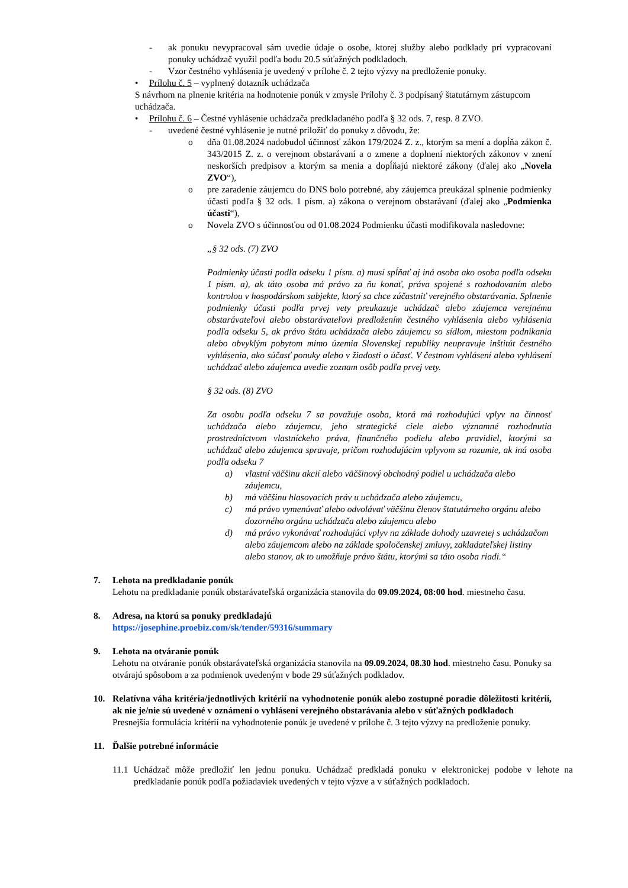- ak ponuku nevypracoval sám uvedie údaje o osobe, ktorej služby alebo podklady pri vypracovaní ponuky uchádzač využil podľa bodu 20.5 súťažných podkladoch.
- Vzor čestného vyhlásenia je uvedený v prílohe č. 2 tejto výzvy na predloženie ponuky.
• Prílohu č. 5 – vyplnený dotazník uchádzača
S návrhom na plnenie kritéria na hodnotenie ponúk v zmysle Prílohy č. 3 podpísaný štatutárnym zástupcom uchádzača.
• Prílohu č. 6 – Čestné vyhlásenie uchádzača predkladaného podľa § 32 ods. 7, resp. 8 ZVO.
- uvedené čestné vyhlásenie je nutné priložiť do ponuky z dôvodu, že:
o dňa 01.08.2024 nadobudol účinnosť zákon 179/2024 Z. z., ktorým sa mení a dopĺňa zákon č. 343/2015 Z. z. o verejnom obstarávaní a o zmene a doplnení niektorých zákonov v znení neskorších predpisov a ktorým sa menia a dopĺňajú niektoré zákony (ďalej ako „Novela ZVO“),
o pre zaradenie záujemcu do DNS bolo potrebné, aby záujemca preukázal splnenie podmienky účasti podľa § 32 ods. 1 písm. a) zákona o verejnom obstarávaní (ďalej ako „Podmienka účasti“),
o Novela ZVO s účinnosťou od 01.08.2024 Podmienku účasti modifikovala nasledovne:
„§ 32 ods. (7) ZVO
Podmienky účasti podľa odseku 1 písm. a) musí spĺňať aj iná osoba ako osoba podľa odseku 1 písm. a), ak táto osoba má právo za ňu konať, práva spojené s rozhodovaním alebo kontrolou v hospodárskom subjekte, ktorý sa chce zúčastniť verejného obstarávania. Splnenie podmienky účasti podľa prvej vety preukazuje uchádzač alebo záujemca verejnému obstarávateľovi alebo obstarávateľovi predložením čestného vyhlásenia alebo vyhlásenia podľa odseku 5, ak právo štátu uchádzača alebo záujemcu so sídlom, miestom podnikania alebo obvyklým pobytom mimo územia Slovenskej republiky neupravuje inštitút čestného vyhlásenia, ako súčasť ponuky alebo v žiadosti o účasť. V čestnom vyhlásení alebo vyhlásení uchádzač alebo záujemca uvedie zoznam osôb podľa prvej vety.
§ 32 ods. (8) ZVO
Za osobu podľa odseku 7 sa považuje osoba, ktorá má rozhodujúci vplyv na činnosť uchádzača alebo záujemcu, jeho strategické ciele alebo významné rozhodnutia prostredníctvom vlastníckeho práva, finančného podielu alebo pravidiel, ktorými sa uchádzač alebo záujemca spravuje, pričom rozhodujúcim vplyvom sa rozumie, ak iná osoba podľa odseku 7
a) vlastní väčšinu akcií alebo väčšinový obchodný podiel u uchádzača alebo záujemcu,
b) má väčšinu hlasovacích práv u uchádzača alebo záujemcu,
c) má právo vymenúvať alebo odvolávať väčšinu členov štatutárneho orgánu alebo dozorného orgánu uchádzača alebo záujemcu alebo
d) má právo vykonávať rozhodujúci vplyv na základe dohody uzavretej s uchádzačom alebo záujemcom alebo na základe spoločenskej zmluvy, zakladateľskej listiny alebo stanov, ak to umožňuje právo štátu, ktorými sa táto osoba riadi.“
7. Lehota na predkladanie ponúk
Lehotu na predkladanie ponúk obstarávateľská organizácia stanovila do 09.09.2024, 08:00 hod. miestneho času.
8. Adresa, na ktorú sa ponuky predkladajú
https://josephine.proebiz.com/sk/tender/59316/summary
9. Lehota na otváranie ponúk
Lehotu na otváranie ponúk obstarávateľská organizácia stanovila na 09.09.2024, 08.30 hod. miestneho času. Ponuky sa otvárajú spôsobom a za podmienok uvedeným v bode 29 súťažných podkladov.
10. Relatívna váha kritéria/jednotlivých kritérií na vyhodnotenie ponúk alebo zostupné poradie dôležitosti kritérií, ak nie je/nie sú uvedené v oznámení o vyhlásení verejného obstarávania alebo v súťažných podkladoch
Presnejšia formulácia kritérií na vyhodnotenie ponúk je uvedené v prílohe č. 3 tejto výzvy na predloženie ponuky.
11. Ďalšie potrebné informácie
11.1 Uchádzač môže predložiť len jednu ponuku. Uchádzač predkladá ponuku v elektronickej podobe v lehote na predkladanie ponúk podľa požiadaviek uvedených v tejto výzve a v súťažných podkladoch.